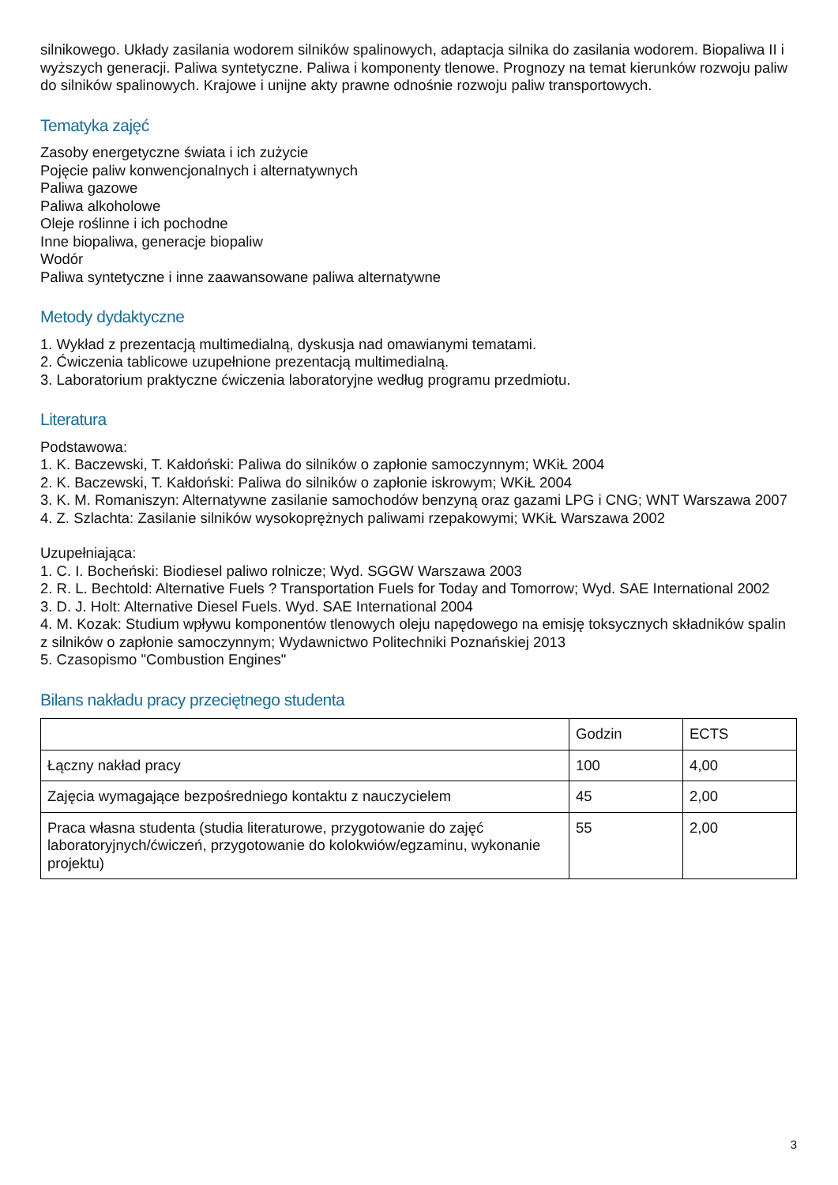silnikowego. Układy zasilania wodorem silników spalinowych, adaptacja silnika do zasilania wodorem. Biopaliwa II i wyższych generacji. Paliwa syntetyczne. Paliwa i komponenty tlenowe. Prognozy na temat kierunków rozwoju paliw do silników spalinowych. Krajowe i unijne akty prawne odnośnie rozwoju paliw transportowych.
Tematyka zajęć
Zasoby energetyczne świata i ich zużycie
Pojęcie paliw konwencjonalnych i alternatywnych
Paliwa gazowe
Paliwa alkoholowe
Oleje roślinne i ich pochodne
Inne biopaliwa, generacje biopaliw
Wodór
Paliwa syntetyczne i inne zaawansowane paliwa alternatywne
Metody dydaktyczne
1. Wykład z prezentacją multimedialną, dyskusja nad omawianymi tematami.
2. Ćwiczenia tablicowe uzupełnione prezentacją multimedialną.
3. Laboratorium praktyczne ćwiczenia laboratoryjne według programu przedmiotu.
Literatura
Podstawowa:
1. K. Baczewski, T. Kałdoński: Paliwa do silników o zapłonie samoczynnym; WKiŁ 2004
2. K. Baczewski, T. Kałdoński: Paliwa do silników o zapłonie iskrowym; WKiŁ 2004
3. K. M. Romaniszyn: Alternatywne zasilanie samochodów benzyną oraz gazami LPG i CNG; WNT Warszawa 2007
4. Z. Szlachta: Zasilanie silników wysokoprężnych paliwami rzepakowymi; WKiŁ Warszawa 2002
Uzupełniająca:
1. C. I. Bocheński: Biodiesel paliwo rolnicze; Wyd. SGGW Warszawa 2003
2. R. L. Bechtold: Alternative Fuels ? Transportation Fuels for Today and Tomorrow; Wyd. SAE International 2002
3. D. J. Holt: Alternative Diesel Fuels. Wyd. SAE International 2004
4. M. Kozak: Studium wpływu komponentów tlenowych oleju napędowego na emisję toksycznych składników spalin z silników o zapłonie samoczynnym; Wydawnictwo Politechniki Poznańskiej 2013
5. Czasopismo "Combustion Engines"
Bilans nakładu pracy przeciętnego studenta
| | Godzin | ECTS |
| Łączny nakład pracy | 100 | 4,00 |
| Zajęcia wymagające bezpośredniego kontaktu z nauczycielem | 45 | 2,00 |
| Praca własna studenta (studia literaturowe, przygotowanie do zajęć laboratoryjnych/ćwiczeń, przygotowanie do kolokwiów/egzaminu, wykonanie projektu) | 55 | 2,00 |
3